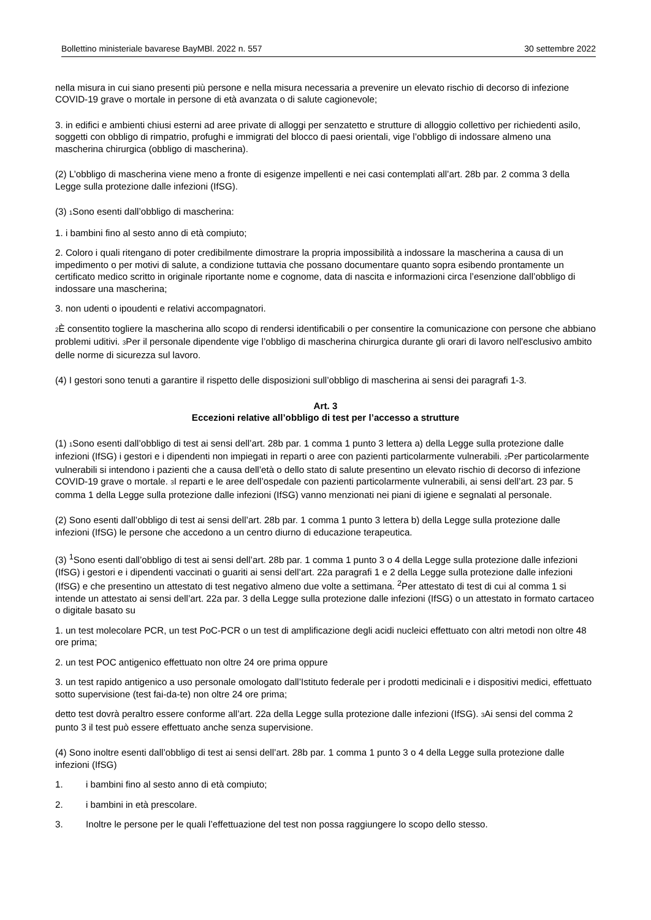Bollettino ministeriale bavarese BayMBl. 2022 n. 557 30 settembre 2022
nella misura in cui siano presenti più persone e nella misura necessaria a prevenire un elevato rischio di decorso di infezione COVID-19 grave o mortale in persone di età avanzata o di salute cagionevole;
3. in edifici e ambienti chiusi esterni ad aree private di alloggi per senzatetto e strutture di alloggio collettivo per richiedenti asilo, soggetti con obbligo di rimpatrio, profughi e immigrati del blocco di paesi orientali, vige l’obbligo di indossare almeno una mascherina chirurgica (obbligo di mascherina).
(2) L’obbligo di mascherina viene meno a fronte di esigenze impellenti e nei casi contemplati all’art. 28b par. 2 comma 3 della Legge sulla protezione dalle infezioni (IfSG).
(3) 1 Sono esenti dall’obbligo di mascherina:
1. i bambini fino al sesto anno di età compiuto;
2. Coloro i quali ritengano di poter credibilmente dimostrare la propria impossibilità a indossare la mascherina a causa di un impedimento o per motivi di salute, a condizione tuttavia che possano documentare quanto sopra esibendo prontamente un certificato medico scritto in originale riportante nome e cognome, data di nascita e informazioni circa l’esenzione dall’obbligo di indossare una mascherina;
3. non udenti o ipoudenti e relativi accompagnatori.
2 È consentito togliere la mascherina allo scopo di rendersi identificabili o per consentire la comunicazione con persone che abbiano problemi uditivi. 3 Per il personale dipendente vige l’obbligo di mascherina chirurgica durante gli orari di lavoro nell'esclusivo ambito delle norme di sicurezza sul lavoro.
(4) I gestori sono tenuti a garantire il rispetto delle disposizioni sull’obbligo di mascherina ai sensi dei paragrafi 1-3.
Art. 3
Eccezioni relative all’obbligo di test per l’accesso a strutture
(1) 1 Sono esenti dall’obbligo di test ai sensi dell’art. 28b par. 1 comma 1 punto 3 lettera a) della Legge sulla protezione dalle infezioni (IfSG) i gestori e i dipendenti non impiegati in reparti o aree con pazienti particolarmente vulnerabili. 2 Per particolarmente vulnerabili si intendono i pazienti che a causa dell’età o dello stato di salute presentino un elevato rischio di decorso di infezione COVID-19 grave o mortale. 3 I reparti e le aree dell’ospedale con pazienti particolarmente vulnerabili, ai sensi dell’art. 23 par. 5 comma 1 della Legge sulla protezione dalle infezioni (IfSG) vanno menzionati nei piani di igiene e segnalati al personale.
(2) Sono esenti dall’obbligo di test ai sensi dell’art. 28b par. 1 comma 1 punto 3 lettera b) della Legge sulla protezione dalle infezioni (IfSG) le persone che accedono a un centro diurno di educazione terapeutica.
(3) <sup>1</sup>Sono esenti dall’obbligo di test ai sensi dell’art. 28b par. 1 comma 1 punto 3 o 4 della Legge sulla protezione dalle infezioni (IfSG) i gestori e i dipendenti vaccinati o guariti ai sensi dell’art. 22a paragrafi 1 e 2 della Legge sulla protezione dalle infezioni (IfSG) e che presentino un attestato di test negativo almeno due volte a settimana. <sup>2</sup>Per attestato di test di cui al comma 1 si intende un attestato ai sensi dell’art. 22a par. 3 della Legge sulla protezione dalle infezioni (IfSG) o un attestato in formato cartaceo o digitale basato su
1. un test molecolare PCR, un test PoC-PCR o un test di amplificazione degli acidi nucleici effettuato con altri metodi non oltre 48 ore prima;
2. un test POC antigenico effettuato non oltre 24 ore prima oppure
3. un test rapido antigenico a uso personale omologato dall’Istituto federale per i prodotti medicinali e i dispositivi medici, effettuato sotto supervisione (test fai-da-te) non oltre 24 ore prima;
detto test dovrà peraltro essere conforme all’art. 22a della Legge sulla protezione dalle infezioni (IfSG). 3 Ai sensi del comma 2 punto 3 il test può essere effettuato anche senza supervisione.
(4) Sono inoltre esenti dall’obbligo di test ai sensi dell’art. 28b par. 1 comma 1 punto 3 o 4 della Legge sulla protezione dalle infezioni (IfSG)
1. i bambini fino al sesto anno di età compiuto;
2. i bambini in età prescolare.
3. Inoltre le persone per le quali l’effettuazione del test non possa raggiungere lo scopo dello stesso.